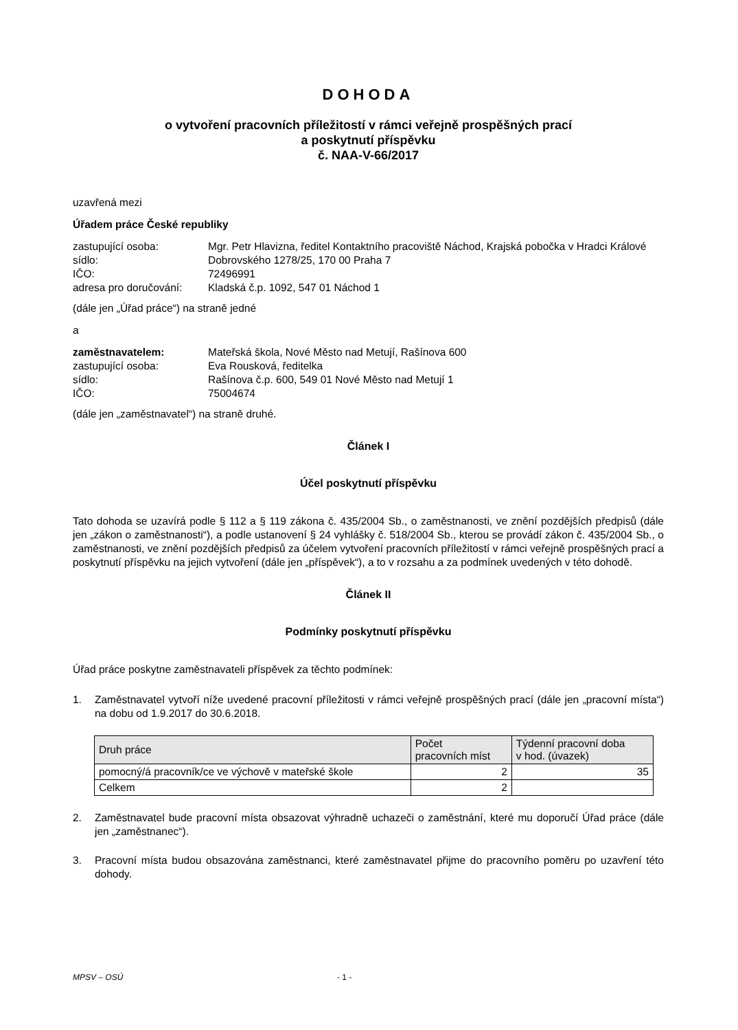DOHODA
o vytvoření pracovních příležitostí v rámci veřejně prospěšných prací
a poskytnutí příspěvku
č. NAA-V-66/2017
uzavřená mezi
Úřadem práce České republiky
zastupující osoba:
Mgr. Petr Hlavizna, ředitel Kontaktního pracoviště Náchod, Krajská pobočka v Hradci Králové
sídlo:
Dobrovského 1278/25, 170 00 Praha 7
IČO:
72496991
adresa pro doručování:
Kladská č.p. 1092, 547 01 Náchod 1
(dále jen „Úřad práce“) na straně jedné
a
zaměstnavatelem:
Mateřská škola, Nové Město nad Metují, Rašínova 600
zastupující osoba:
Eva Rousková, ředitelka
sídlo:
Rašínova č.p. 600, 549 01 Nové Město nad Metují 1
IČO:
75004674
(dále jen „zaměstnavatel“) na straně druhé.
Článek I
Účel poskytnutí příspěvku
Tato dohoda se uzavírá podle § 112 a § 119 zákona č. 435/2004 Sb., o zaměstnanosti, ve znění pozdějších předpisů (dále jen „zákon o zaměstnanosti“), a podle ustanovení § 24 vyhlášky č. 518/2004 Sb., kterou se provádí zákon č. 435/2004 Sb., o zaměstnanosti, ve znění pozdějších předpisů za účelem vytvoření pracovních příležitostí v rámci veřejně prospěšných prací a poskytnutí příspěvku na jejich vytvoření (dále jen „příspěvek“), a to v rozsahu a za podmínek uvedených v této dohodě.
Článek II
Podmínky poskytnutí příspěvku
Úřad práce poskytne zaměstnavateli příspěvek za těchto podmínek:
1. Zaměstnavatel vytvoří níže uvedené pracovní příležitosti v rámci veřejně prospěšných prací (dále jen „pracovní místa“) na dobu od 1.9.2017 do 30.6.2018.
| Druh práce | Počet pracovních míst | Týdenní pracovní doba v hod. (úvazek) |
| --- | --- | --- |
| pomocný/á pracovník/ce ve výchově v mateřské škole | 2 | 35 |
| Celkem | 2 | |
2. Zaměstnavatel bude pracovní místa obsazovat výhradně uchazeči o zaměstnání, které mu doporučí Úřad práce (dále jen „zaměstnanec“).
3. Pracovní místa budou obsazována zaměstnanci, které zaměstnavatel přijme do pracovního poměru po uzavření této dohody.
MPSV – OSÚ - 1 -